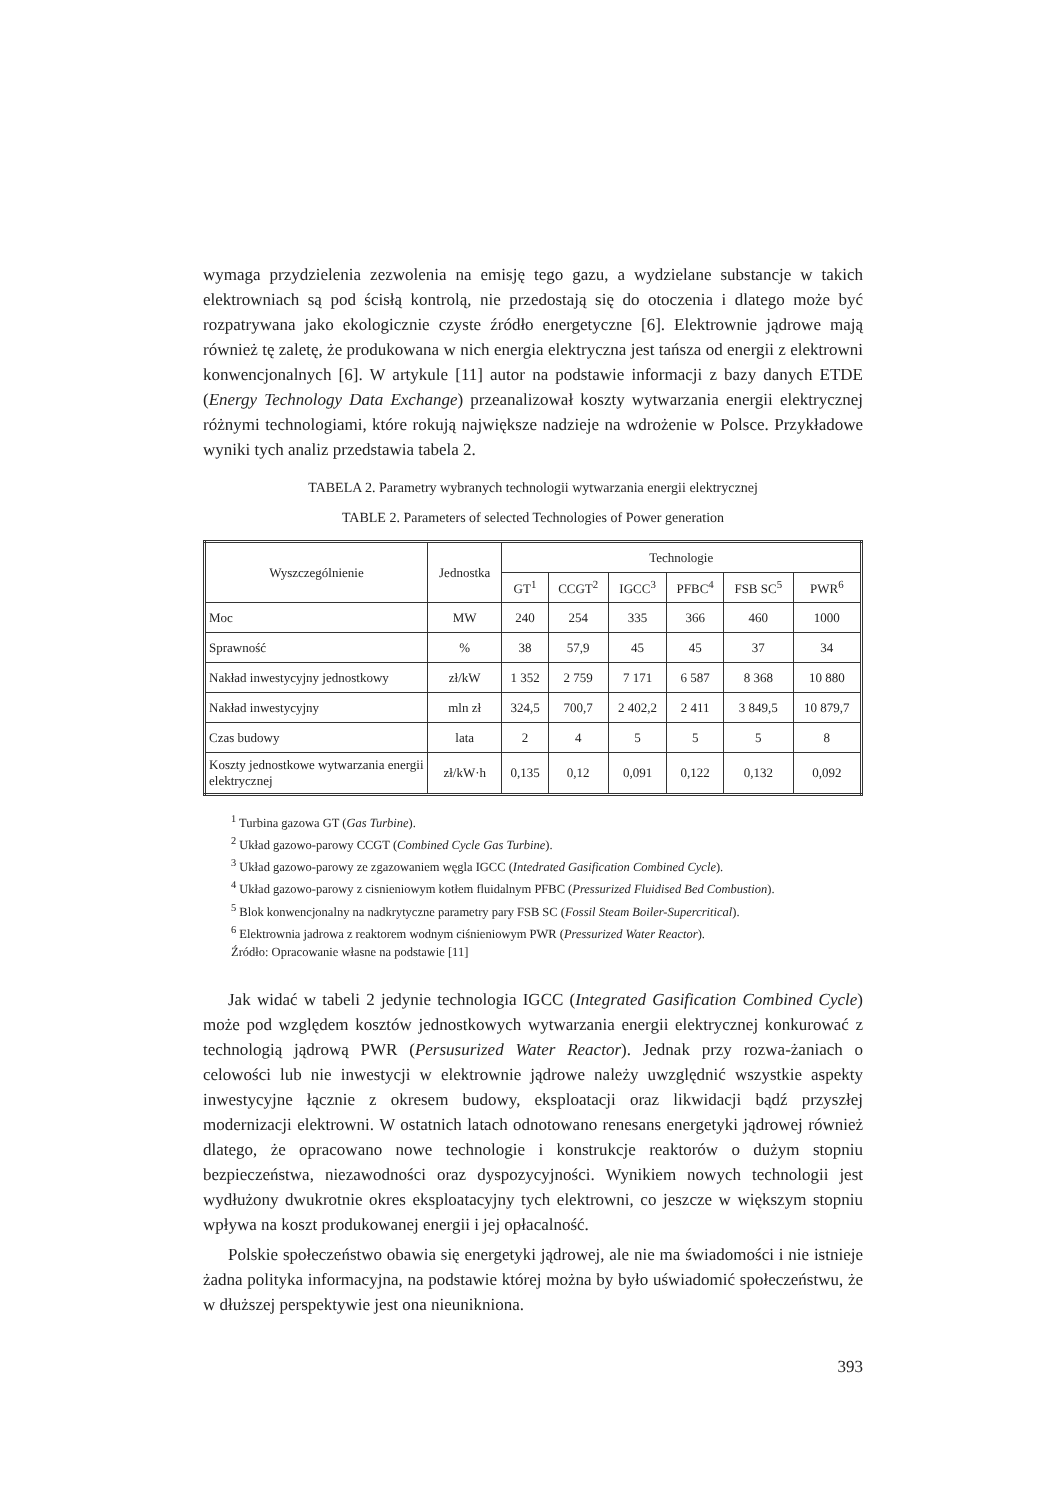wymaga przydzielenia zezwolenia na emisję tego gazu, a wydzielane substancje w takich elektrowniach są pod ścisłą kontrolą, nie przedostają się do otoczenia i dlatego może być rozpatrywana jako ekologicznie czyste źródło energetyczne [6]. Elektrownie jądrowe mają również tę zaletę, że produkowana w nich energia elektryczna jest tańsza od energii z elektrowni konwencjonalnych [6]. W artykule [11] autor na podstawie informacji z bazy danych ETDE (Energy Technology Data Exchange) przeanalizował koszty wytwarzania energii elektrycznej różnymi technologiami, które rokują największe nadzieje na wdrożenie w Polsce. Przykładowe wyniki tych analiz przedstawia tabela 2.
TABELA 2. Parametry wybranych technologii wytwarzania energii elektrycznej
TABLE 2. Parameters of selected Technologies of Power generation
| Wyszczególnienie | Jednostka | Technologie | | | | | |
| --- | --- | --- | --- | --- | --- | --- | --- |
| | | GT<sup>1</sup> | CCGT<sup>2</sup> | IGCC<sup>3</sup> | PFBC<sup>4</sup> | FSB SC<sup>5</sup> | PWR<sup>6</sup> |
| Moc | MW | 240 | 254 | 335 | 366 | 460 | 1000 |
| Sprawność | % | 38 | 57,9 | 45 | 45 | 37 | 34 |
| Nakład inwestycyjny jednostkowy | zł/kW | 1 352 | 2 759 | 7 171 | 6 587 | 8 368 | 10 880 |
| Nakład inwestycyjny | mln zł | 324,5 | 700,7 | 2 402,2 | 2 411 | 3 849,5 | 10 879,7 |
| Czas budowy | lata | 2 | 4 | 5 | 5 | 5 | 8 |
| Koszty jednostkowe wytwarzania energii elektrycznej | zł/kW·h | 0,135 | 0,12 | 0,091 | 0,122 | 0,132 | 0,092 |
<sup>1</sup> Turbina gazowa GT (Gas Turbine).
<sup>2</sup> Układ gazowo-parowy CCGT (Combined Cycle Gas Turbine).
<sup>3</sup> Układ gazowo-parowy ze zgazowaniem węgla IGCC (Intedrated Gasification Combined Cycle).
<sup>4</sup> Układ gazowo-parowy z cisnieniowym kotłem fluidalnym PFBC (Pressurized Fluidised Bed Combustion).
<sup>5</sup> Blok konwencjonalny na nadkrytyczne parametry pary FSB SC (Fossil Steam Boiler-Supercritical).
<sup>6</sup> Elektrownia jadrowa z reaktorem wodnym ciśnieniowym PWR (Pressurized Water Reactor).
Źródło: Opracowanie własne na podstawie [11]
Jak widać w tabeli 2 jedynie technologia IGCC (Integrated Gasification Combined Cycle) może pod względem kosztów jednostkowych wytwarzania energii elektrycznej konkurować z technologią jądrową PWR (Persusurized Water Reactor). Jednak przy rozwa-żaniach o celowości lub nie inwestycji w elektrownie jądrowe należy uwzględnić wszystkie aspekty inwestycyjne łącznie z okresem budowy, eksploatacji oraz likwidacji bądź przyszłej modernizacji elektrowni. W ostatnich latach odnotowano renesans energetyki jądrowej również dlatego, że opracowano nowe technologie i konstrukcje reaktorów o dużym stopniu bezpieczeństwa, niezawodności oraz dyspozycyjności. Wynikiem nowych technologii jest wydłużony dwukrotnie okres eksploatacyjny tych elektrowni, co jeszcze w większym stopniu wpływa na koszt produkowanej energii i jej opłacalność.
Polskie społeczeństwo obawia się energetyki jądrowej, ale nie ma świadomości i nie istnieje żadna polityka informacyjna, na podstawie której można by było uświadomić społeczeństwu, że w dłuższej perspektywie jest ona nieunikniona.
393